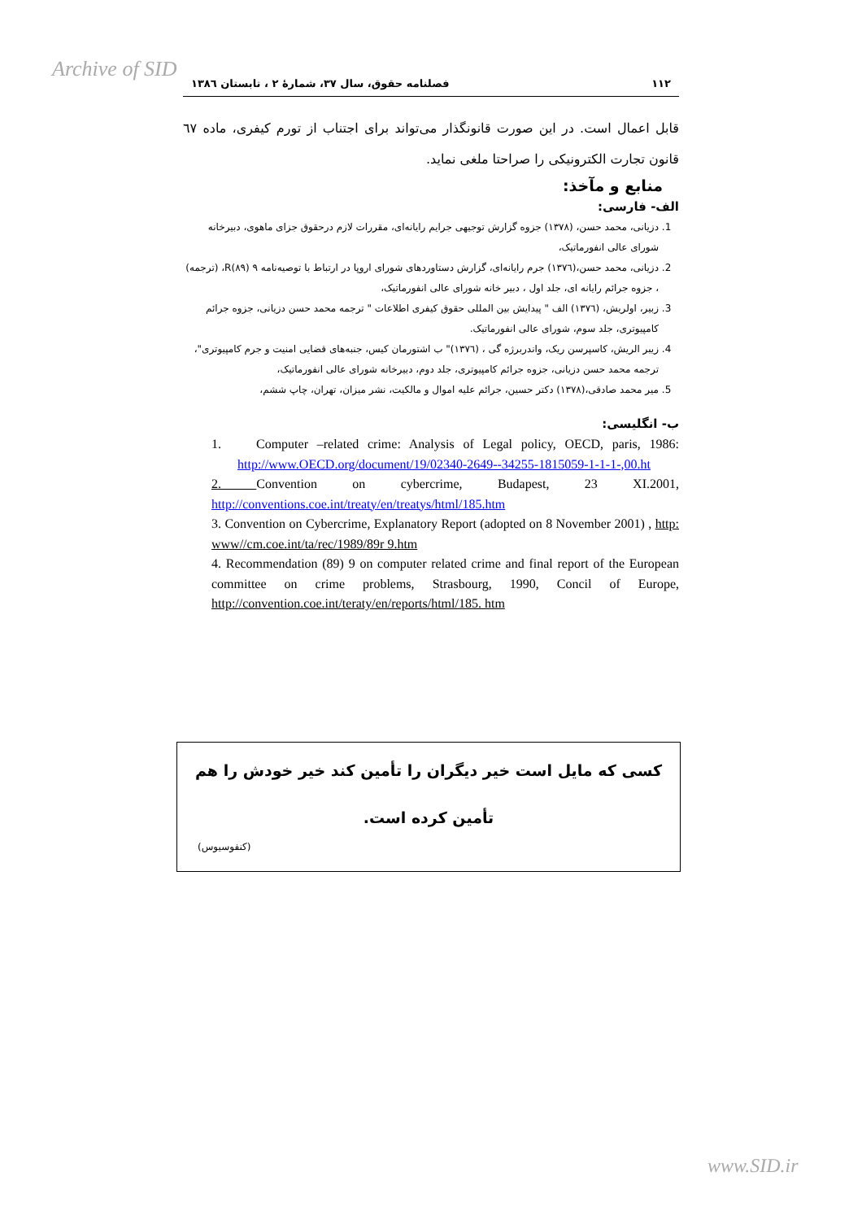Archive of SID
۱۱۲ فصلنامه حقوق، سال ۳۷، شمارهٔ ۲ ، تابستان ۱۳۸٦
قابل اعمال است. در این صورت قانونگذار می‌تواند برای اجتناب از تورم کیفری، ماده ٦٧ قانون تجارت الکترونیکی را صراحتا ملغی نماید.
منابع و مآخذ:
الف- فارسی:
1. دزیانی، محمد حسن، (۱۳۷۸) جزوه گزارش توجیهی جرایم رایانه‌ای، مقررات لازم درحقوق جزای ماهوی، دبیرخانه شورای عالی انفورماتیک،
2. دزیانی، محمد حسن،(۱۳۷٦) جرم رایانه‌ای، گزارش دستاوردهای شورای اروپا در ارتباط با توصیه‌نامه ۹ (۸۹)R، (ترجمه) ، جزوه جرائم رایانه ای، جلد اول ، دبیر خانه شورای عالی انفورماتیک،
3. زبیر، اولریش، (۱۳۷٦) الف " پیدایش بین المللی حقوق کیفری اطلاعات " ترجمه محمد حسن دزیانی، جزوه جرائم کامپیوتری، جلد سوم، شورای عالی انفورماتیک.
4. زیبر الریش، کاسپرسن ریک، واندربرژه گی ، (۱۳۷٦)" ب اشتورمان کیس، جنبه‌های قضایی امنیت و جرم کامپیوتری"، ترجمه محمد حسن دزیانی، جزوه جرائم کامپیوتری، جلد دوم، دبیرخانه شورای عالی انفورماتیک،
5. میر محمد صادقی،(۱۳۷۸) دکتر حسین، جرائم علیه اموال و مالکیت، نشر میزان، تهران، چاپ ششم،
ب- انگلیسی:
1. Computer –related crime: Analysis of Legal policy, OECD, paris, 1986: http://www.OECD.org/document/19/02340-2649--34255-1815059-1-1-1-,00.ht
2. Convention on cybercrime, Budapest, 23 XI.2001, http://conventions.coe.int/treaty/en/treatys/html/185.htm
3. Convention on Cybercrime, Explanatory Report (adopted on 8 November 2001) , http: www//cm.coe.int/ta/rec/1989/89r 9.htm
4. Recommendation (89) 9 on computer related crime and final report of the European committee on crime problems, Strasbourg, 1990, Concil of Europe, http://convention.coe.int/teraty/en/reports/html/185. htm
کسی که مایل است خیر دیگران را تأمین کند خیر خودش را هم تأمین کرده است.
(کنفوسیوس)
www.SID.ir